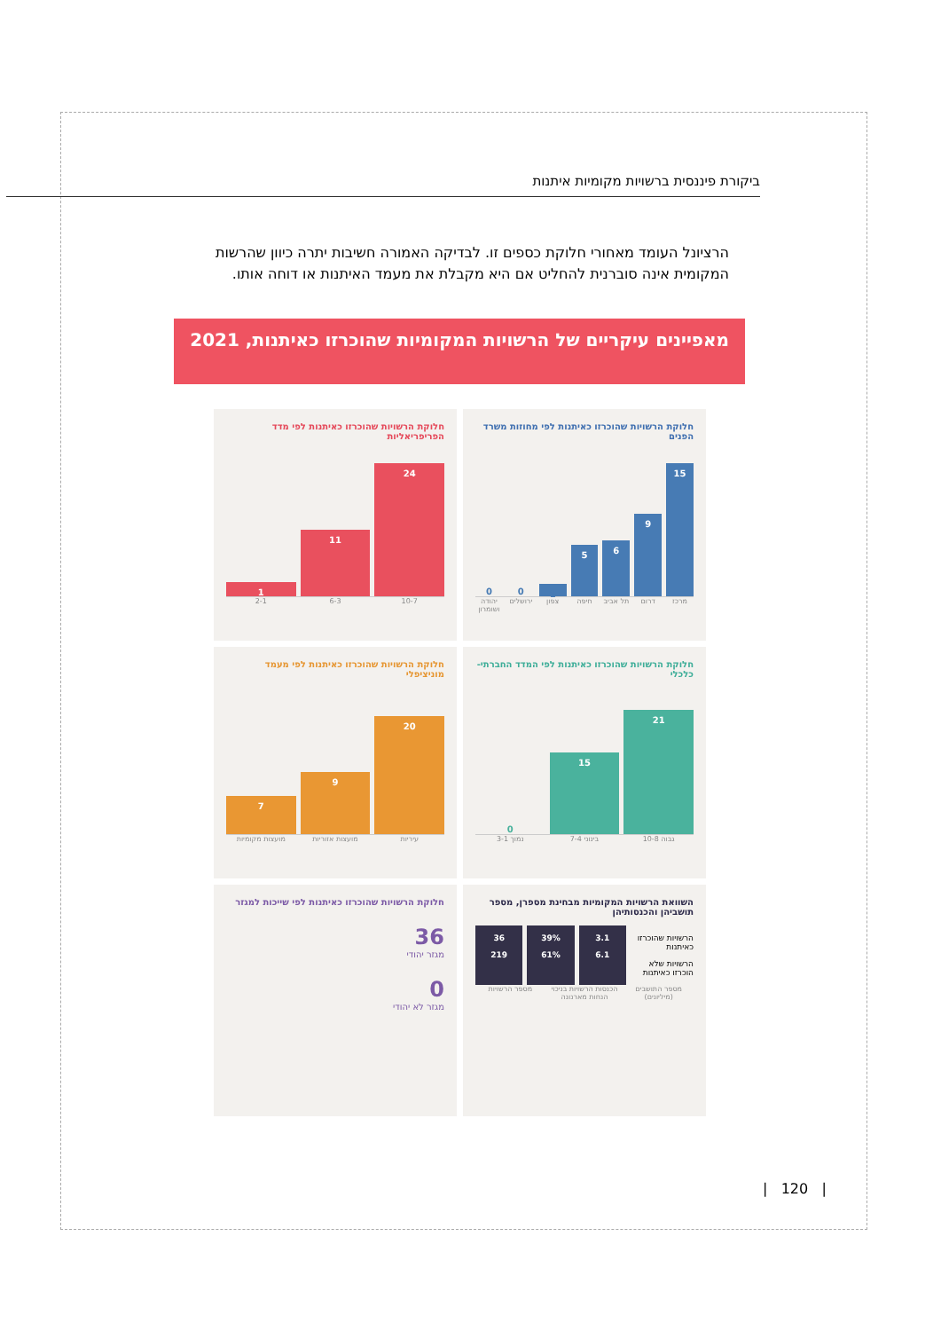ביקורת פיננסית ברשויות מקומיות איתנות
הרציונל העומד מאחורי חלוקת כספים זו. לבדיקה האמורה חשיבות יתרה כיוון שהרשות המקומית אינה סוברנית להחליט אם היא מקבלת את מעמד האיתנות או דוחה אותו.
מאפיינים עיקריים של הרשויות המקומיות שהוכרזו כאיתנות, 2021
חלוקת הרשויות שהוכרזו כאיתנות לפי מחוזות משרד הפנים
15
9
6
5
1
0
0
מרכז דרום תל אביב חיפה צפון ירושלים יהודה ושומרון
חלוקת הרשויות שהוכרזו כאיתנות לפי מדד הפריפריאליות
24
11
1
10-7 6-3 2-1
חלוקת הרשויות שהוכרזו כאיתנות לפי המדד החברתי-כלכלי
21
15
0
גבוה 10-8 בינוני 7-4 נמוך 3-1
חלוקת הרשויות שהוכרזו כאיתנות לפי מעמד מוניציפלי
20
9
7
עיריות מועצות אזוריות מועצות מקומיות
השוואת הרשויות המקומיות מבחינת מספרן, מספר תושביהן והכנסותיהן
הרשויות שהוכרזו כאיתנות
הרשויות שלא הוכרזו כאיתנות
3.1
6.1
39%
61%
36
219
מספר התושבים (מיליונים) הכנסות הרשויות בניכוי הנחות מארנונה מספר הרשויות
חלוקת הרשויות שהוכרזו כאיתנות לפי שייכות למגזר
36
מגזר יהודי
0
מגזר לא יהודי
| 120 |